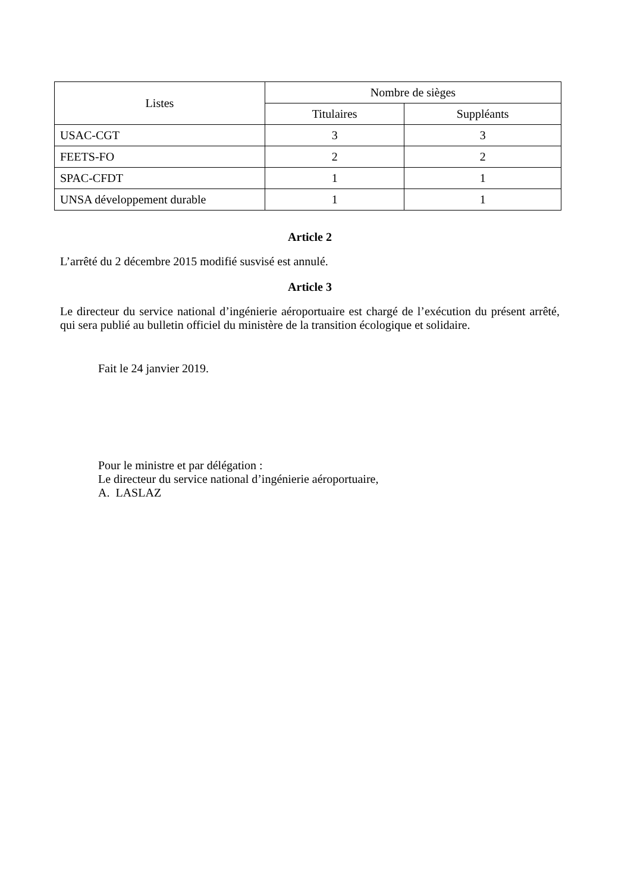| Listes | Nombre de sièges | |
| --- | --- | --- |
| | Titulaires | Suppléants |
| USAC-CGT | 3 | 3 |
| FEETS-FO | 2 | 2 |
| SPAC-CFDT | 1 | 1 |
| UNSA développement durable | 1 | 1 |
Article 2
L’arrêté du 2 décembre 2015 modifié susvisé est annulé.
Article 3
Le directeur du service national d’ingénierie aéroportuaire est chargé de l’exécution du présent arrêté, qui sera publié au bulletin officiel du ministère de la transition écologique et solidaire.
Fait le 24 janvier 2019.
Pour le ministre et par délégation :
Le directeur du service national d’ingénierie aéroportuaire,
A. LASLAZ